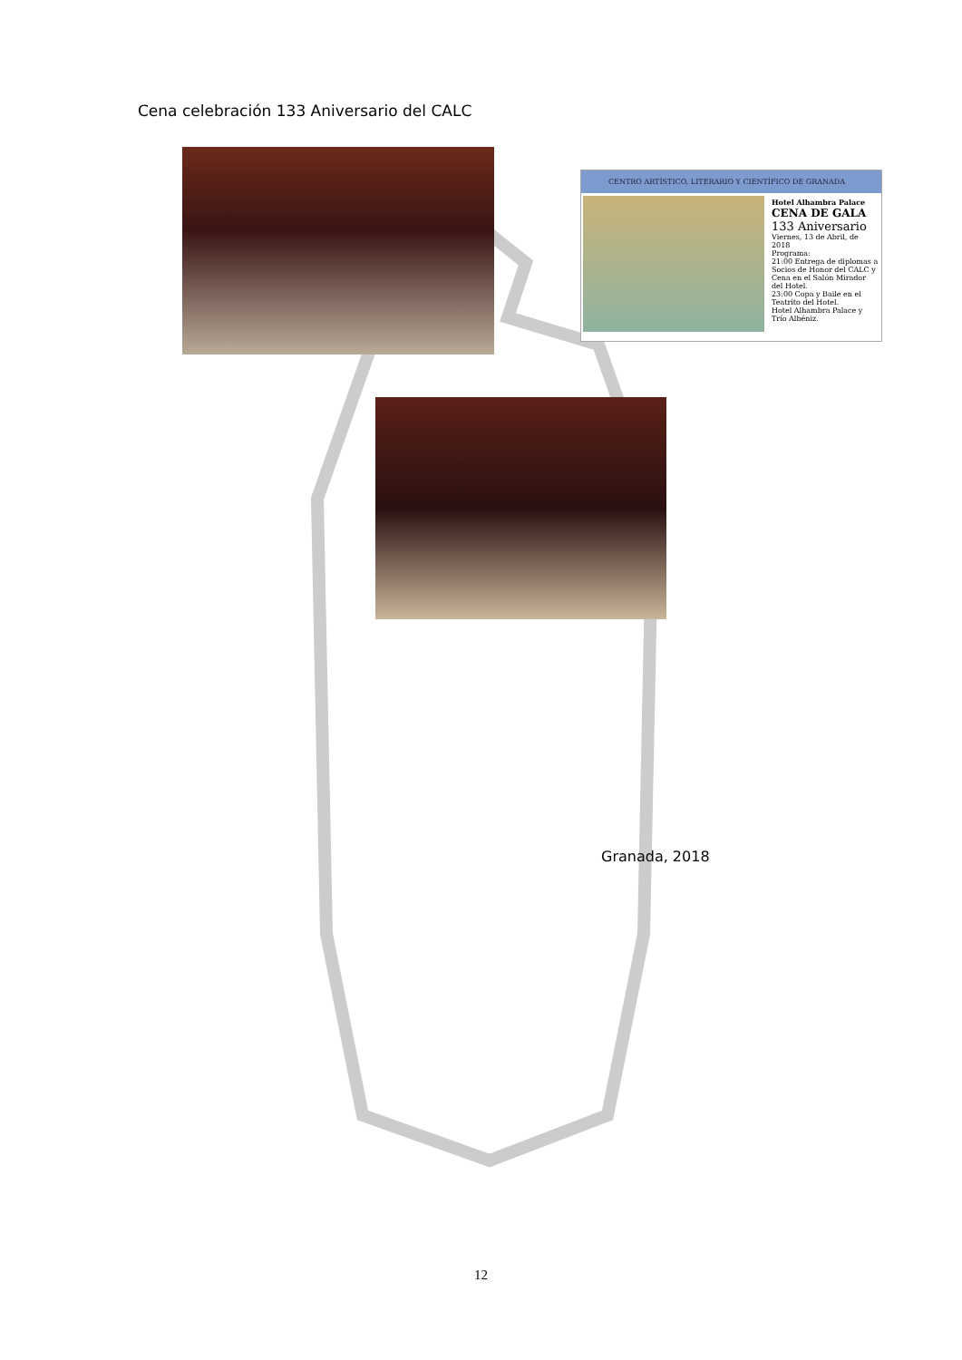Cena celebración 133 Aniversario del CALC
CENTRO ARTÍSTICO, LITERARIO Y CIENTÍFICO DE GRANADA
Hotel Alhambra Palace
CENA DE GALA
133 Aniversario
Viernes, 13 de Abril, de 2018
Programa:
21:00 Entrega de diplomas a Socios de Honor del CALC y Cena en el Salón Mirador del Hotel.
23:00 Copa y Baile en el Teatrito del Hotel.
Hotel Alhambra Palace y Trío Albéniz.
Granada, 2018
12